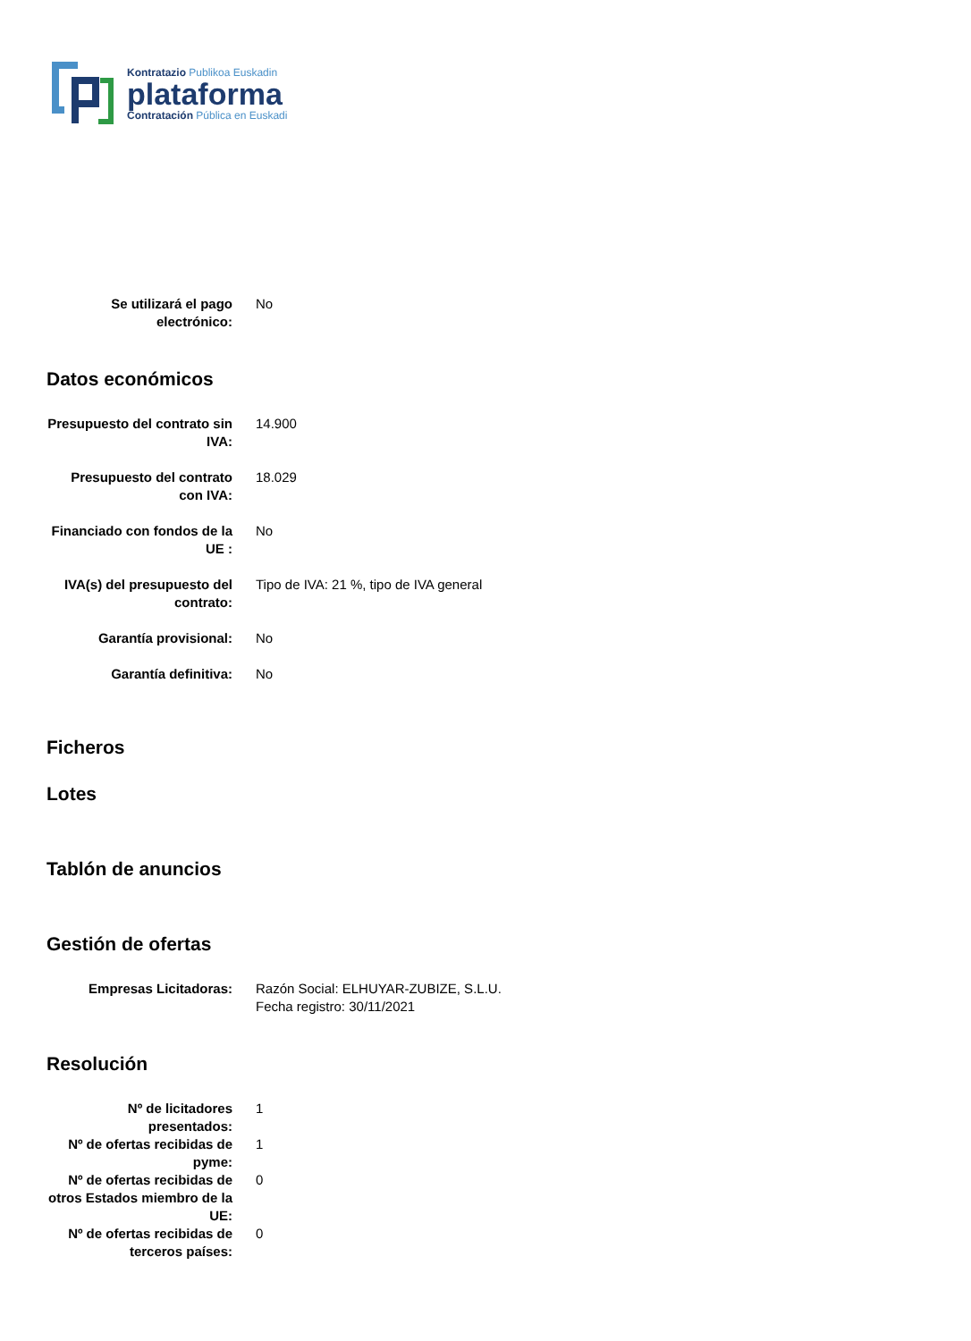Kontratazio Publikoa Euskadin
plataforma
Contratación Pública en Euskadi
| Se utilizará el pago electrónico: | No |
Datos económicos
| Presupuesto del contrato sin IVA: | 14.900 |
| Presupuesto del contrato con IVA: | 18.029 |
| Financiado con fondos de la UE : | No |
| IVA(s) del presupuesto del contrato: | Tipo de IVA: 21 %, tipo de IVA general |
| Garantía provisional: | No |
| Garantía definitiva: | No |
Ficheros
Lotes
Tablón de anuncios
Gestión de ofertas
| Empresas Licitadoras: | Razón Social: ELHUYAR-ZUBIZE, S.L.U. Fecha registro: 30/11/2021 |
Resolución
| Nº de licitadores presentados: | 1 |
| Nº de ofertas recibidas de pyme: | 1 |
| Nº de ofertas recibidas de otros Estados miembro de la UE: | 0 |
| Nº de ofertas recibidas de terceros países: | 0 |